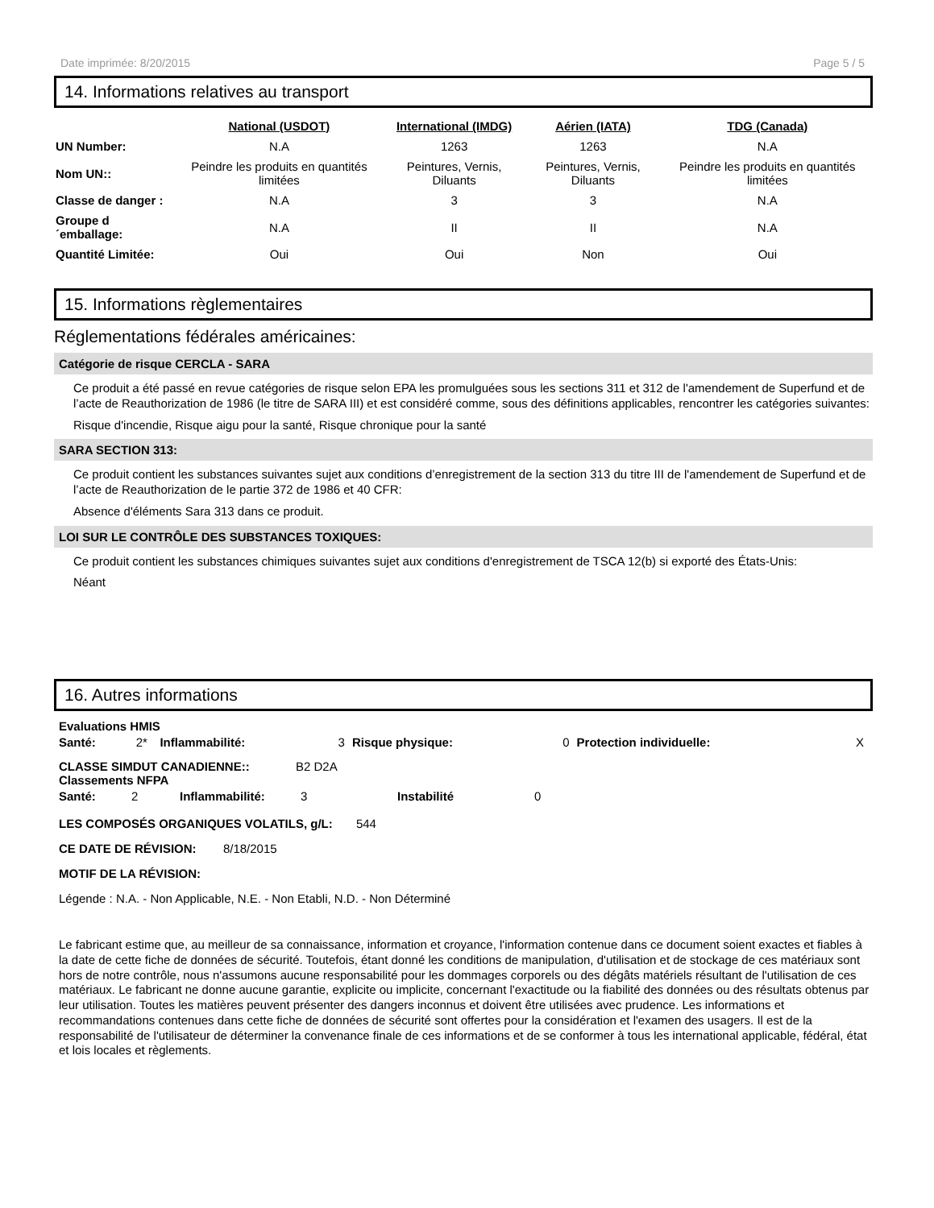Date imprimée: 8/20/2015 Page 5 / 5
14. Informations relatives au transport
| | National (USDOT) | International (IMDG) | Aérien (IATA) | TDG (Canada) |
| UN Number: | N.A | 1263 | 1263 | N.A |
| Nom UN:: | Peindre les produits en quantités limitées | Peintures, Vernis, Diluants | Peintures, Vernis, Diluants | Peindre les produits en quantités limitées |
| Classe de danger : | N.A | 3 | 3 | N.A |
| Groupe d´emballage: | N.A | II | II | N.A |
| Quantité Limitée: | Oui | Oui | Non | Oui |
15. Informations règlementaires
Réglementations fédérales américaines:
Catégorie de risque CERCLA - SARA
Ce produit a été passé en revue catégories de risque selon EPA les promulguées sous les sections 311 et 312 de l'amendement de Superfund et de l’acte de Reauthorization de 1986 (le titre de SARA III) et est considéré comme, sous des définitions applicables, rencontrer les catégories suivantes:
Risque d'incendie, Risque aigu pour la santé, Risque chronique pour la santé
SARA SECTION 313:
Ce produit contient les substances suivantes sujet aux conditions d’enregistrement de la section 313 du titre III de l'amendement de Superfund et de l’acte de Reauthorization de le partie 372 de 1986 et 40 CFR:
Absence d'éléments Sara 313 dans ce produit.
LOI SUR LE CONTRÔLE DES SUBSTANCES TOXIQUES:
Ce produit contient les substances chimiques suivantes sujet aux conditions d'enregistrement de TSCA 12(b) si exporté des États-Unis:
Néant
16. Autres informations
Evaluations HMIS
| Santé: | 2* | Inflammabilité: | 3 | Risque physique: | 0 | Protection individuelle: | X |
CLASSE SIMDUT CANADIENNE:: B2 D2A
Classements NFPA
| Santé: | 2 | Inflammabilité: | 3 | Instabilité | 0 |
LES COMPOSÉS ORGANIQUES VOLATILS, g/L: 544
CE DATE DE RÉVISION: 8/18/2015
MOTIF DE LA RÉVISION:
Légende : N.A. - Non Applicable, N.E. - Non Etabli, N.D. - Non Déterminé
Le fabricant estime que, au meilleur de sa connaissance, information et croyance, l'information contenue dans ce document soient exactes et fiables à la date de cette fiche de données de sécurité. Toutefois, étant donné les conditions de manipulation, d'utilisation et de stockage de ces matériaux sont hors de notre contrôle, nous n'assumons aucune responsabilité pour les dommages corporels ou des dégâts matériels résultant de l'utilisation de ces matériaux. Le fabricant ne donne aucune garantie, explicite ou implicite, concernant l'exactitude ou la fiabilité des données ou des résultats obtenus par leur utilisation. Toutes les matières peuvent présenter des dangers inconnus et doivent être utilisées avec prudence. Les informations et recommandations contenues dans cette fiche de données de sécurité sont offertes pour la considération et l'examen des usagers. Il est de la responsabilité de l'utilisateur de déterminer la convenance finale de ces informations et de se conformer à tous les international applicable, fédéral, état et lois locales et règlements.